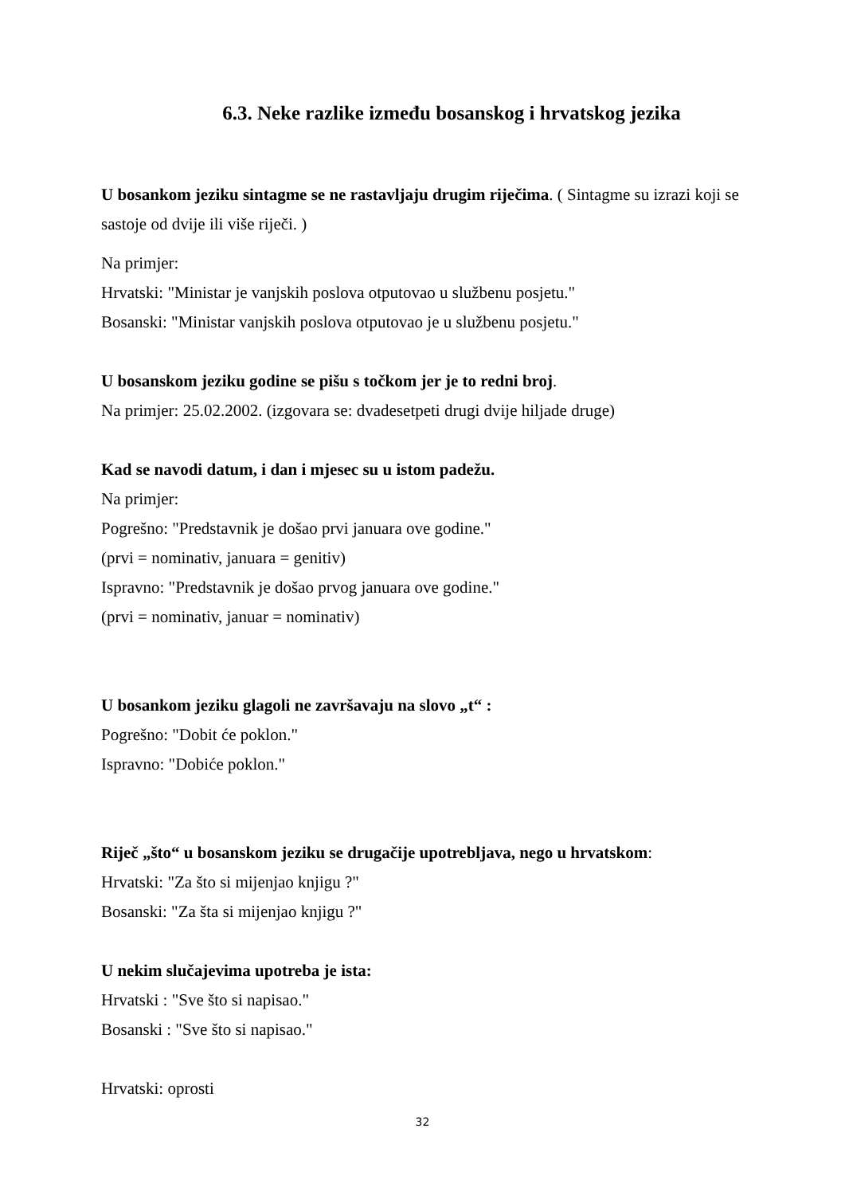6.3. Neke razlike između bosanskog i hrvatskog jezika
U bosankom jeziku sintagme se ne rastavljaju drugim riječima. ( Sintagme su izrazi koji se sastoje od dvije ili više riječi. )
Na primjer:
Hrvatski: "Ministar je vanjskih poslova otputovao u službenu posjetu."
Bosanski: "Ministar vanjskih poslova otputovao je u službenu posjetu."
U bosanskom jeziku godine se pišu s točkom jer je to redni broj.
Na primjer: 25.02.2002. (izgovara se: dvadesetpeti drugi dvije hiljade druge)
Kad se navodi datum, i dan i mjesec su u istom padežu.
Na primjer:
Pogrešno: "Predstavnik je došao prvi januara ove godine."
(prvi = nominativ, januara = genitiv)
Ispravno: "Predstavnik je došao prvog januara ove godine."
(prvi = nominativ, januar = nominativ)
U bosankom jeziku glagoli ne završavaju na slovo „t“ :
Pogrešno: "Dobit će poklon."
Ispravno: "Dobiće poklon."
Riječ „što“ u bosanskom jeziku se drugačije upotrebljava, nego u hrvatskom:
Hrvatski: "Za što si mijenjao knjigu ?"
Bosanski: "Za šta si mijenjao knjigu ?"
U nekim slučajevima upotreba je ista:
Hrvatski : "Sve što si napisao."
Bosanski : "Sve što si napisao."
Hrvatski: oprosti
32